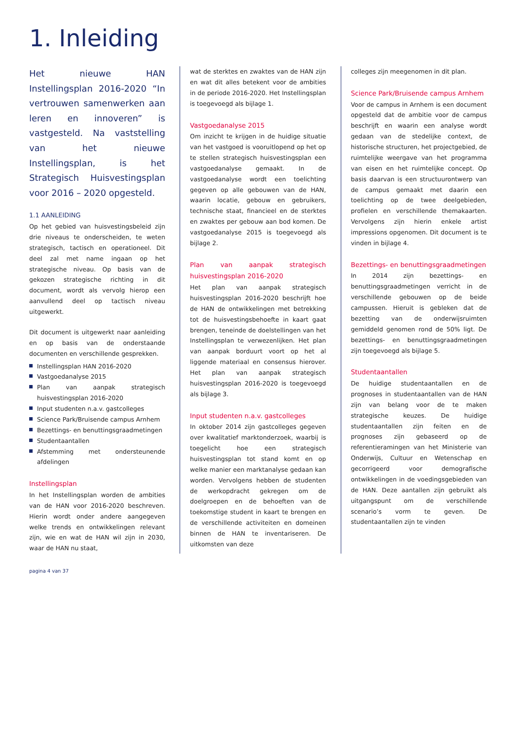1. Inleiding
Het nieuwe HAN Instellingsplan 2016-2020 “In vertrouwen samenwerken aan leren en innoveren” is vastgesteld. Na vaststelling van het nieuwe Instellingsplan, is het Strategisch Huisvestingsplan voor 2016 – 2020 opgesteld.
1.1 AANLEIDING
Op het gebied van huisvestingsbeleid zijn drie niveaus te onderscheiden, te weten strategisch, tactisch en operationeel. Dit deel zal met name ingaan op het strategische niveau. Op basis van de gekozen strategische richting in dit document, wordt als vervolg hierop een aanvullend deel op tactisch niveau uitgewerkt.
Dit document is uitgewerkt naar aanleiding en op basis van de onderstaande documenten en verschillende gesprekken.
Instellingsplan HAN 2016-2020
Vastgoedanalyse 2015
Plan van aanpak strategisch huisvestingsplan 2016-2020
Input studenten n.a.v. gastcolleges
Science Park/Bruisende campus Arnhem
Bezettings- en benuttingsgraadmetingen
Studentaantallen
Afstemming met ondersteunende afdelingen
Instellingsplan
In het Instellingsplan worden de ambities van de HAN voor 2016-2020 beschreven. Hierin wordt onder andere aangegeven welke trends en ontwikkelingen relevant zijn, wie en wat de HAN wil zijn in 2030, waar de HAN nu staat,
wat de sterktes en zwaktes van de HAN zijn en wat dit alles betekent voor de ambities in de periode 2016-2020. Het Instellingsplan is toegevoegd als bijlage 1.
Vastgoedanalyse 2015
Om inzicht te krijgen in de huidige situatie van het vastgoed is vooruitlopend op het op te stellen strategisch huisvestingsplan een vastgoedanalyse gemaakt. In de vastgoedanalyse wordt een toelichting gegeven op alle gebouwen van de HAN, waarin locatie, gebouw en gebruikers, technische staat, financieel en de sterktes en zwaktes per gebouw aan bod komen. De vastgoedanalyse 2015 is toegevoegd als bijlage 2.
Plan van aanpak strategisch huisvestingsplan 2016-2020
Het plan van aanpak strategisch huisvestingsplan 2016-2020 beschrijft hoe de HAN de ontwikkelingen met betrekking tot de huisvestingsbehoefte in kaart gaat brengen, teneinde de doelstellingen van het Instellingsplan te verwezenlijken. Het plan van aanpak borduurt voort op het al liggende materiaal en consensus hierover. Het plan van aanpak strategisch huisvestingsplan 2016-2020 is toegevoegd als bijlage 3.
Input studenten n.a.v. gastcolleges
In oktober 2014 zijn gastcolleges gegeven over kwalitatief marktonderzoek, waarbij is toegelicht hoe een strategisch huisvestingsplan tot stand komt en op welke manier een marktanalyse gedaan kan worden. Vervolgens hebben de studenten de werkopdracht gekregen om de doelgroepen en de behoeften van de toekomstige student in kaart te brengen en de verschillende activiteiten en domeinen binnen de HAN te inventariseren. De uitkomsten van deze
colleges zijn meegenomen in dit plan.
Science Park/Bruisende campus Arnhem
Voor de campus in Arnhem is een document opgesteld dat de ambitie voor de campus beschrijft en waarin een analyse wordt gedaan van de stedelijke context, de historische structuren, het projectgebied, de ruimtelijke weergave van het programma van eisen en het ruimtelijke concept. Op basis daarvan is een structuurontwerp van de campus gemaakt met daarin een toelichting op de twee deelgebieden, profielen en verschillende themakaarten. Vervolgens zijn hierin enkele artist impressions opgenomen. Dit document is te vinden in bijlage 4.
Bezettings- en benuttingsgraadmetingen
In 2014 zijn bezettings- en benuttingsgraadmetingen verricht in de verschillende gebouwen op de beide campussen. Hieruit is gebleken dat de bezetting van de onderwijsruimten gemiddeld genomen rond de 50% ligt. De bezettings- en benuttingsgraadmetingen zijn toegevoegd als bijlage 5.
Studentaantallen
De huidige studentaantallen en de prognoses in studentaantallen van de HAN zijn van belang voor de te maken strategische keuzes. De huidige studentaantallen zijn feiten en de prognoses zijn gebaseerd op de referentieramingen van het Ministerie van Onderwijs, Cultuur en Wetenschap en gecorrigeerd voor demografische ontwikkelingen in de voedingsgebieden van de HAN. Deze aantallen zijn gebruikt als uitgangspunt om de verschillende scenario’s vorm te geven. De studentaantallen zijn te vinden
pagina 4 van 37